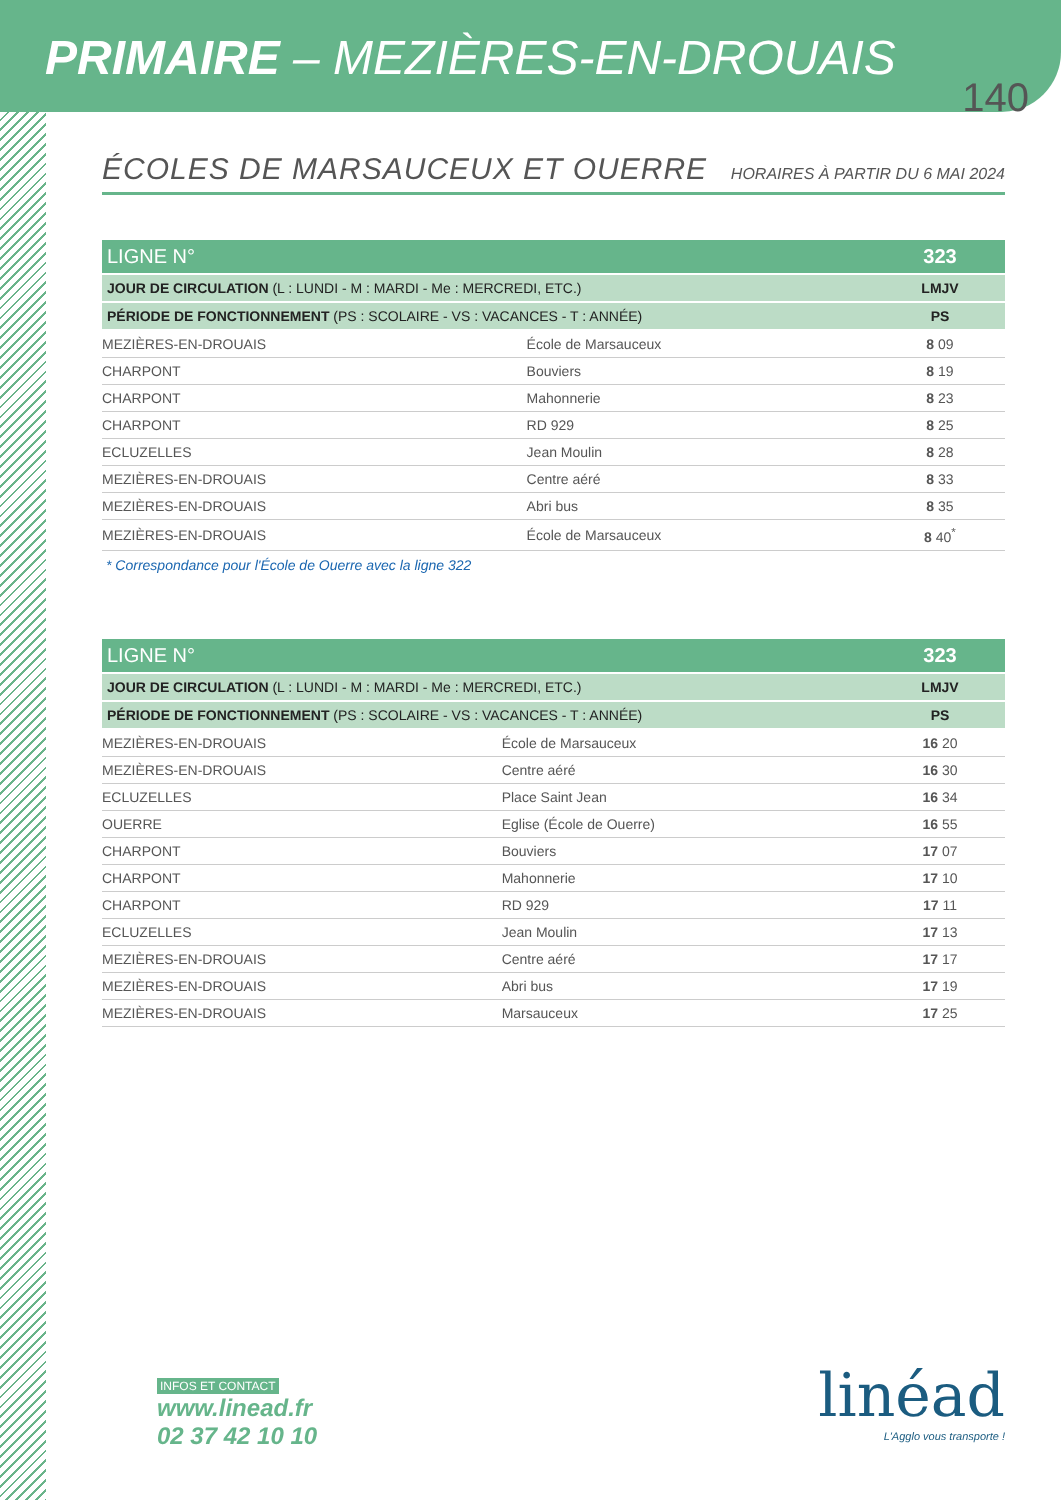PRIMAIRE – MEZIÈRES-EN-DROUAIS
140
ÉCOLES DE MARSAUCEUX ET OUERRE
HORAIRES À PARTIR DU 6 MAI 2024
| LIGNE N° | | 323 |
| JOUR DE CIRCULATION (L : LUNDI - M : MARDI - Me : MERCREDI, ETC.) | | LMJV |
| PÉRIODE DE FONCTIONNEMENT (PS : SCOLAIRE - VS : VACANCES - T : ANNÉE) | | PS |
| MEZIÈRES-EN-DROUAIS | École de Marsauceux | 8 09 |
| CHARPONT | Bouviers | 8 19 |
| CHARPONT | Mahonnerie | 8 23 |
| CHARPONT | RD 929 | 8 25 |
| ECLUZELLES | Jean Moulin | 8 28 |
| MEZIÈRES-EN-DROUAIS | Centre aéré | 8 33 |
| MEZIÈRES-EN-DROUAIS | Abri bus | 8 35 |
| MEZIÈRES-EN-DROUAIS | École de Marsauceux | 8 40<sup>*</sup> |
* Correspondance pour l'École de Ouerre avec la ligne 322
| LIGNE N° | | 323 |
| JOUR DE CIRCULATION (L : LUNDI - M : MARDI - Me : MERCREDI, ETC.) | | LMJV |
| PÉRIODE DE FONCTIONNEMENT (PS : SCOLAIRE - VS : VACANCES - T : ANNÉE) | | PS |
| MEZIÈRES-EN-DROUAIS | École de Marsauceux | 16 20 |
| MEZIÈRES-EN-DROUAIS | Centre aéré | 16 30 |
| ECLUZELLES | Place Saint Jean | 16 34 |
| OUERRE | Eglise (École de Ouerre) | 16 55 |
| CHARPONT | Bouviers | 17 07 |
| CHARPONT | Mahonnerie | 17 10 |
| CHARPONT | RD 929 | 17 11 |
| ECLUZELLES | Jean Moulin | 17 13 |
| MEZIÈRES-EN-DROUAIS | Centre aéré | 17 17 |
| MEZIÈRES-EN-DROUAIS | Abri bus | 17 19 |
| MEZIÈRES-EN-DROUAIS | Marsauceux | 17 25 |
INFOS ET CONTACT
www.linead.fr
02 37 42 10 10
linéad
L'Agglo vous transporte !